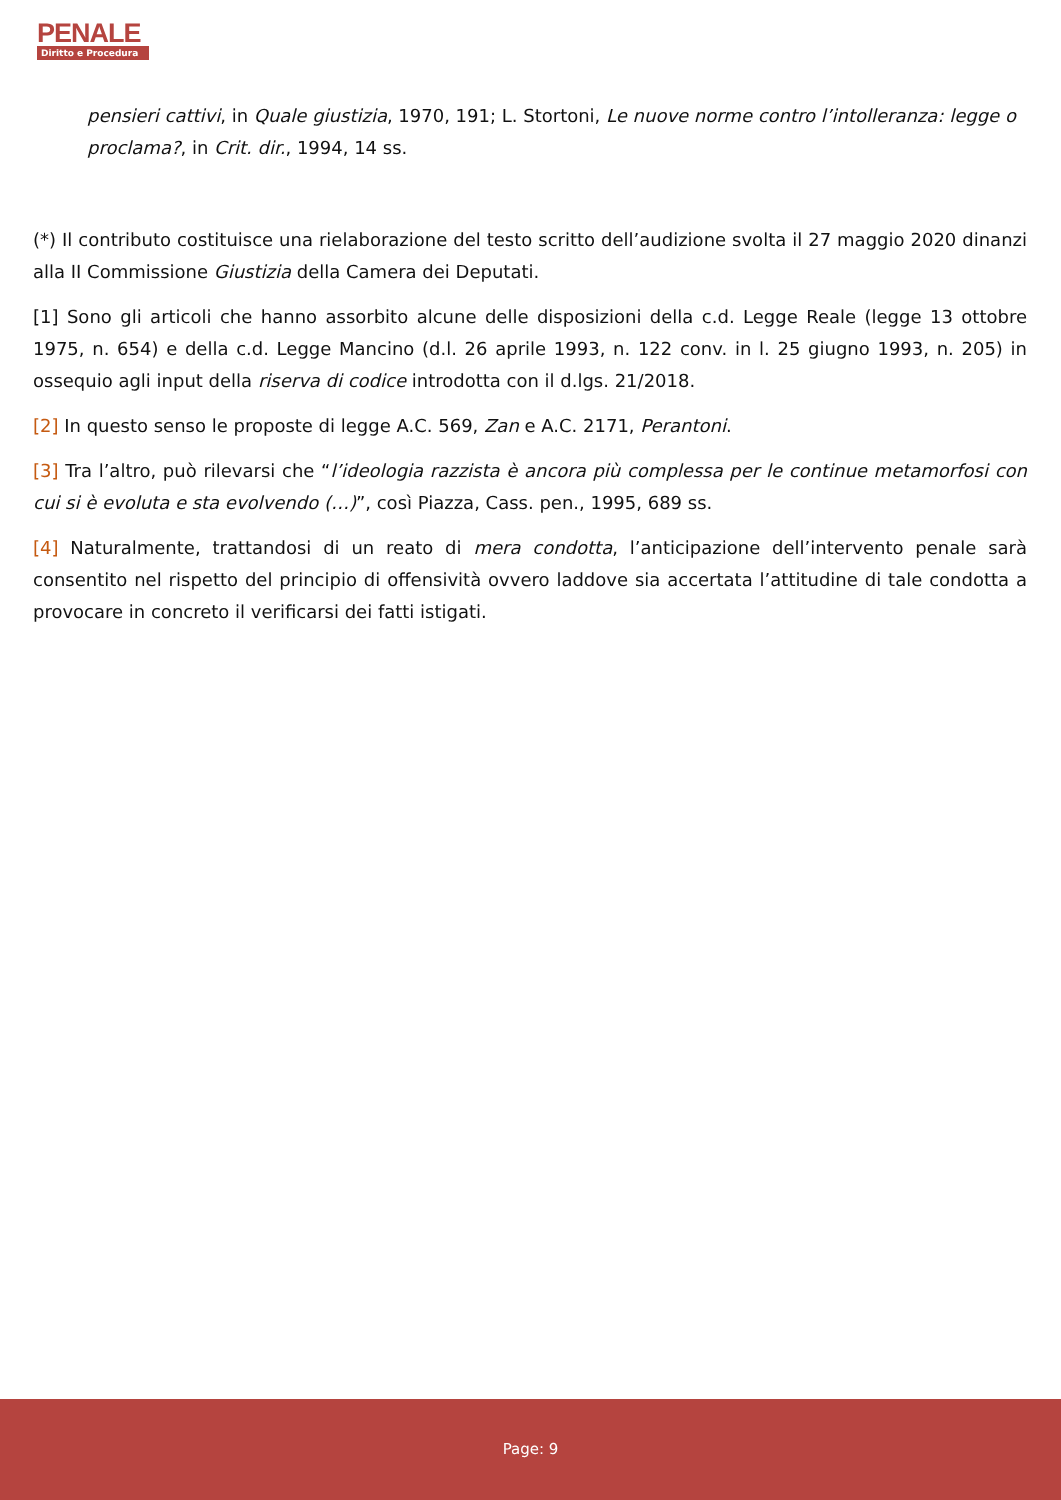PENALE
Diritto e Procedura
pensieri cattivi, in Quale giustizia, 1970, 191; L. Stortoni, Le nuove norme contro l’intolleranza: legge o proclama?, in Crit. dir., 1994, 14 ss.
(*) Il contributo costituisce una rielaborazione del testo scritto dell’audizione svolta il 27 maggio 2020 dinanzi alla II Commissione Giustizia della Camera dei Deputati.
[1] Sono gli articoli che hanno assorbito alcune delle disposizioni della c.d. Legge Reale (legge 13 ottobre 1975, n. 654) e della c.d. Legge Mancino (d.l. 26 aprile 1993, n. 122 conv. in l. 25 giugno 1993, n. 205) in ossequio agli input della riserva di codice introdotta con il d.lgs. 21/2018.
[2] In questo senso le proposte di legge A.C. 569, Zan e A.C. 2171, Perantoni.
[3] Tra l’altro, può rilevarsi che “l’ideologia razzista è ancora più complessa per le continue metamorfosi con cui si è evoluta e sta evolvendo (…)”, così Piazza, Cass. pen., 1995, 689 ss.
[4] Naturalmente, trattandosi di un reato di mera condotta, l’anticipazione dell’intervento penale sarà consentito nel rispetto del principio di offensività ovvero laddove sia accertata l’attitudine di tale condotta a provocare in concreto il verificarsi dei fatti istigati.
Page: 9